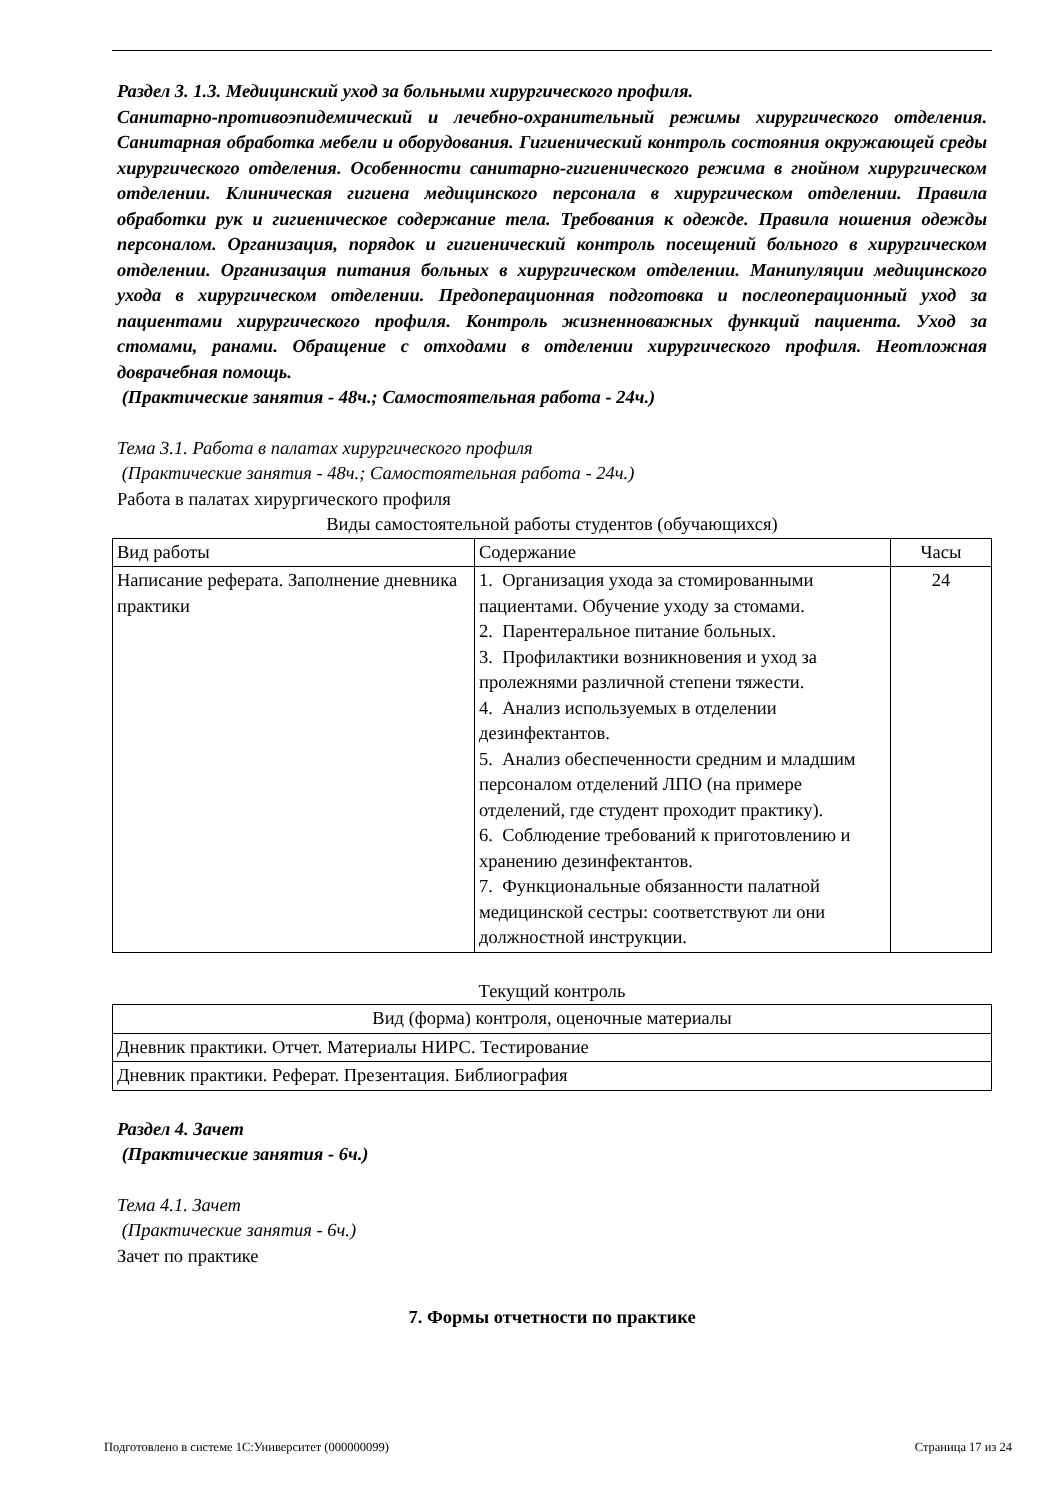Раздел 3. 1.3. Медицинский уход за больными хирургического профиля.
Санитарно-противоэпидемический и лечебно-охранительный режимы хирургического отделения. Санитарная обработка мебели и оборудования. Гигиенический контроль состояния окружающей среды хирургического отделения. Особенности санитарно-гигиенического режима в гнойном хирургическом отделении. Клиническая гигиена медицинского персонала в хирургическом отделении. Правила обработки рук и гигиеническое содержание тела. Требования к одежде. Правила ношения одежды персоналом. Организация, порядок и гигиенический контроль посещений больного в хирургическом отделении. Организация питания больных в хирургическом отделении. Манипуляции медицинского ухода в хирургическом отделении. Предоперационная подготовка и послеоперационный уход за пациентами хирургического профиля. Контроль жизненноважных функций пациента. Уход за стомами, ранами. Обращение с отходами в отделении хирургического профиля. Неотложная доврачебная помощь.
(Практические занятия - 48ч.; Самостоятельная работа - 24ч.)
Тема 3.1. Работа в палатах хирургического профиля
(Практические занятия - 48ч.; Самостоятельная работа - 24ч.)
Работа в палатах хирургического профиля
Виды самостоятельной работы студентов (обучающихся)
| Вид работы | Содержание | Часы |
| Написание реферата. Заполнение дневника практики | 1. Организация ухода за стомированными пациентами. Обучение уходу за стомами. 2. Парентеральное питание больных. 3. Профилактики возникновения и уход за пролежнями различной степени тяжести. 4. Анализ используемых в отделении дезинфектантов. 5. Анализ обеспеченности средним и младшим персоналом отделений ЛПО (на примере отделений, где студент проходит практику). 6. Соблюдение требований к приготовлению и хранению дезинфектантов. 7. Функциональные обязанности палатной медицинской сестры: соответствуют ли они должностной инструкции. | 24 |
Текущий контроль
| Вид (форма) контроля, оценочные материалы |
| Дневник практики. Отчет. Материалы НИРС. Тестирование |
| Дневник практики. Реферат. Презентация. Библиография |
Раздел 4. Зачет
(Практические занятия - 6ч.)
Тема 4.1. Зачет
(Практические занятия - 6ч.)
Зачет по практике
7. Формы отчетности по практике
Подготовлено в системе 1С:Университет (000000099) Страница 17 из 24